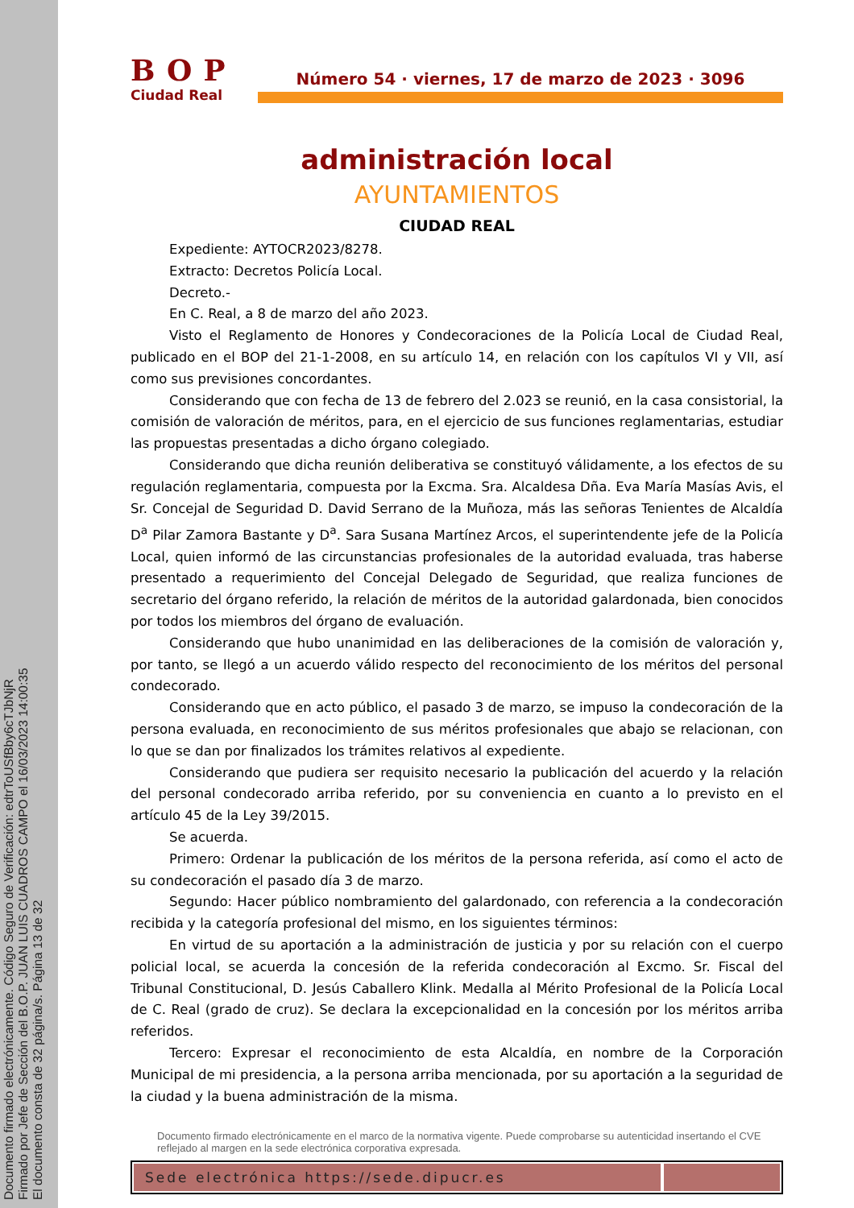Documento firmado electrónicamente. Código Seguro de Verificación: edtrToUSfBby6cTJbNjR
Firmado por Jefe de Sección del B.O.P. JUAN LUIS CUADROS CAMPO el 16/03/2023 14:00:35
El documento consta de 32 página/s. Página 13 de 32
BOP
Ciudad Real
Número 54 · viernes, 17 de marzo de 2023 · 3096
administración local
AYUNTAMIENTOS
CIUDAD REAL
Expediente: AYTOCR2023/8278.
Extracto: Decretos Policía Local.
Decreto.-
En C. Real, a 8 de marzo del año 2023.
Visto el Reglamento de Honores y Condecoraciones de la Policía Local de Ciudad Real, publicado en el BOP del 21-1-2008, en su artículo 14, en relación con los capítulos VI y VII, así como sus previsiones concordantes.
Considerando que con fecha de 13 de febrero del 2.023 se reunió, en la casa consistorial, la comisión de valoración de méritos, para, en el ejercicio de sus funciones reglamentarias, estudiar las propuestas presentadas a dicho órgano colegiado.
Considerando que dicha reunión deliberativa se constituyó válidamente, a los efectos de su regulación reglamentaria, compuesta por la Excma. Sra. Alcaldesa Dña. Eva María Masías Avis, el Sr. Concejal de Seguridad D. David Serrano de la Muñoza, más las señoras Tenientes de Alcaldía D<sup>a</sup> Pilar Zamora Bastante y D<sup>a</sup>. Sara Susana Martínez Arcos, el superintendente jefe de la Policía Local, quien informó de las circunstancias profesionales de la autoridad evaluada, tras haberse presentado a requerimiento del Concejal Delegado de Seguridad, que realiza funciones de secretario del órgano referido, la relación de méritos de la autoridad galardonada, bien conocidos por todos los miembros del órgano de evaluación.
Considerando que hubo unanimidad en las deliberaciones de la comisión de valoración y, por tanto, se llegó a un acuerdo válido respecto del reconocimiento de los méritos del personal condecorado.
Considerando que en acto público, el pasado 3 de marzo, se impuso la condecoración de la persona evaluada, en reconocimiento de sus méritos profesionales que abajo se relacionan, con lo que se dan por finalizados los trámites relativos al expediente.
Considerando que pudiera ser requisito necesario la publicación del acuerdo y la relación del personal condecorado arriba referido, por su conveniencia en cuanto a lo previsto en el artículo 45 de la Ley 39/2015.
Se acuerda.
Primero: Ordenar la publicación de los méritos de la persona referida, así como el acto de su condecoración el pasado día 3 de marzo.
Segundo: Hacer público nombramiento del galardonado, con referencia a la condecoración recibida y la categoría profesional del mismo, en los siguientes términos:
En virtud de su aportación a la administración de justicia y por su relación con el cuerpo policial local, se acuerda la concesión de la referida condecoración al Excmo. Sr. Fiscal del Tribunal Constitucional, D. Jesús Caballero Klink. Medalla al Mérito Profesional de la Policía Local de C. Real (grado de cruz). Se declara la excepcionalidad en la concesión por los méritos arriba referidos.
Tercero: Expresar el reconocimiento de esta Alcaldía, en nombre de la Corporación Municipal de mi presidencia, a la persona arriba mencionada, por su aportación a la seguridad de la ciudad y la buena administración de la misma.
Documento firmado electrónicamente en el marco de la normativa vigente. Puede comprobarse su autenticidad insertando el CVE reflejado al margen en la sede electrónica corporativa expresada.
Sede electrónica https://sede.dipucr.es